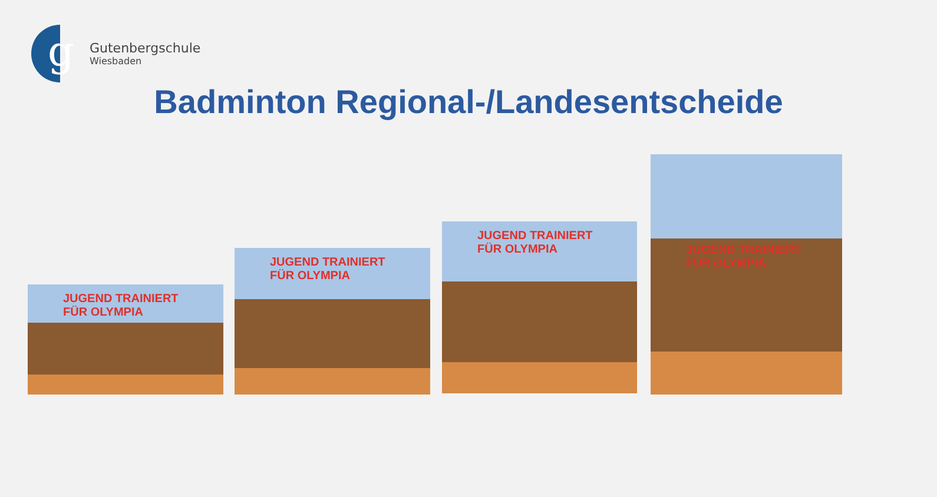g
Gutenbergschule
Wiesbaden
Badminton Regional-/Landesentscheide
JUGEND TRAINIERT FÜR OLYMPIA
JUGEND TRAINIERT FÜR OLYMPIA
JUGEND TRAINIERT FÜR OLYMPIA
JUGEND TRAINIERT FÜR OLYMPIA